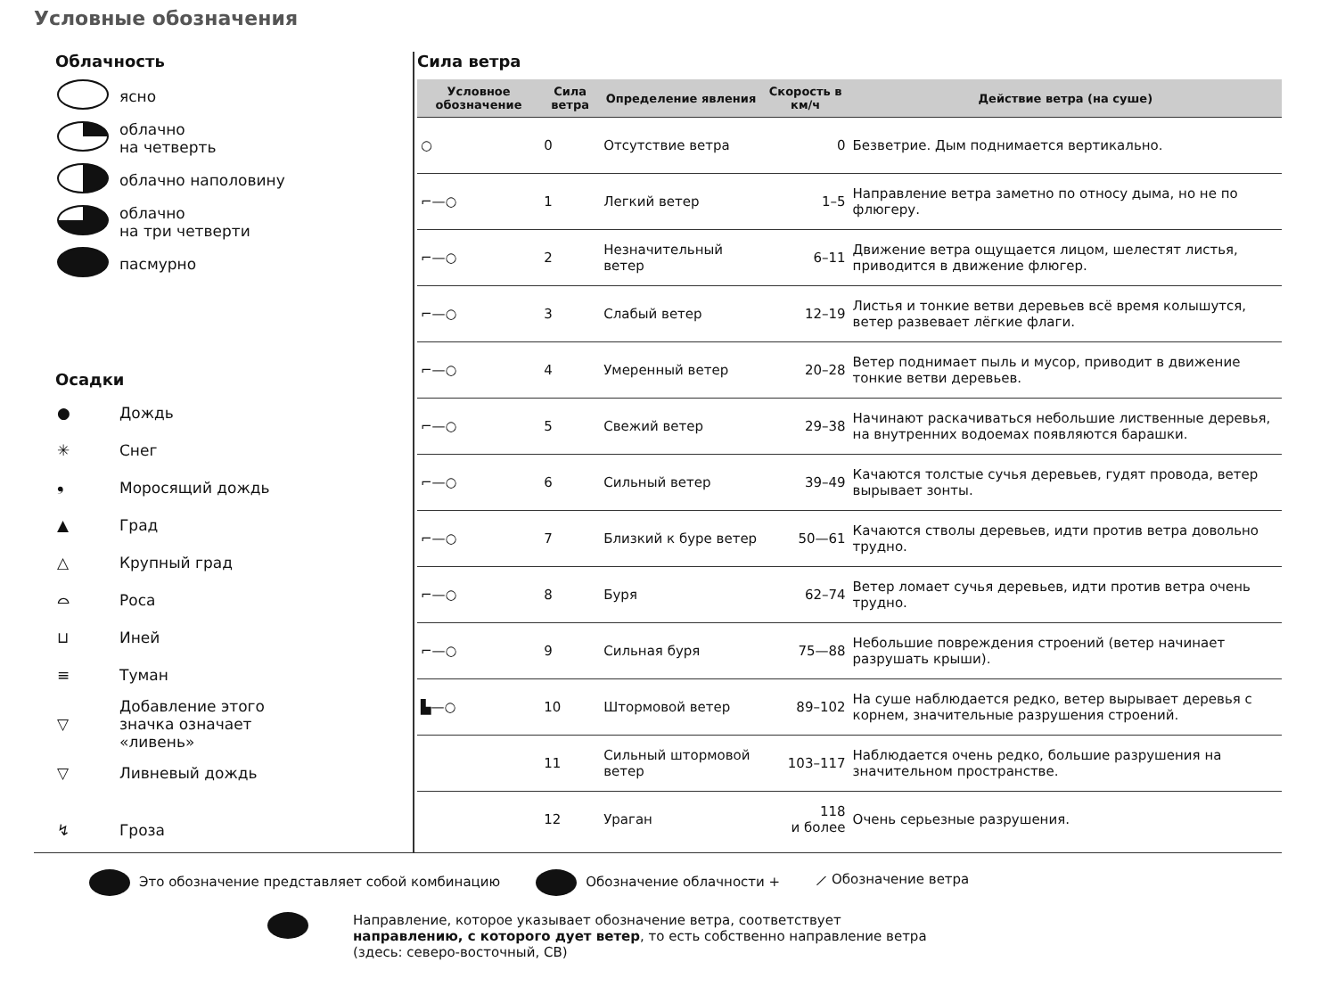Условные обозначения
Облачность
ясно
облачно
на четверть
облачно наполовину
облачно
на три четверти
пасмурно
Осадки
● Дождь
✳ Снег
❟ Моросящий дождь
▲ Град
△ Крупный град
⌓ Роса
⊔ Иней
≡ Туман
▽ Добавление этого
значка означает
«ливень»
▽ Ливневый дождь
↯ Гроза
Сила ветра
| Условное обозначение | Сила ветра | Определение явления | Скорость в км/ч | Действие ветра (на суше) |
| --- | --- | --- | --- | --- |
| ○ | 0 | Отсутствие ветра | 0 | Безветрие. Дым поднимается вертикально. |
| ⌐—○ | 1 | Легкий ветер | 1–5 | Направление ветра заметно по относу дыма, но не по флюгеру. |
| ⌐—○ | 2 | Незначительный ветер | 6–11 | Движение ветра ощущается лицом, шелестят листья, приводится в движение флюгер. |
| ⌐—○ | 3 | Слабый ветер | 12–19 | Листья и тонкие ветви деревьев всё время колышутся, ветер развевает лёгкие флаги. |
| ⌐—○ | 4 | Умеренный ветер | 20–28 | Ветер поднимает пыль и мусор, приводит в движение тонкие ветви деревьев. |
| ⌐—○ | 5 | Свежий ветер | 29–38 | Начинают раскачиваться небольшие лиственные деревья, на внутренних водоемах появляются барашки. |
| ⌐—○ | 6 | Сильный ветер | 39–49 | Качаются толстые сучья деревьев, гудят провода, ветер вырывает зонты. |
| ⌐—○ | 7 | Близкий к буре ветер | 50—61 | Качаются стволы деревьев, идти против ветра довольно трудно. |
| ⌐—○ | 8 | Буря | 62–74 | Ветер ломает сучья деревьев, идти против ветра очень трудно. |
| ⌐—○ | 9 | Сильная буря | 75—88 | Небольшие повреждения строений (ветер начинает разрушать крыши). |
| ▙—○ | 10 | Штормовой ветер | 89–102 | На суше наблюдается редко, ветер вырывает деревья с корнем, значительные разрушения строений. |
| | 11 | Сильный штормовой ветер | 103–117 | Наблюдается очень редко, большие разрушения на значительном пространстве. |
| | 12 | Ураган | 118 и более | Очень серьезные разрушения. |
Это обозначение представляет собой комбинацию
Обозначение облачности + ⟋ Обозначение ветра
Направление, которое указывает обозначение ветра, соответствует
направлению, с которого дует ветер, то есть собственно направление ветра
(здесь: северо-восточный, СВ)